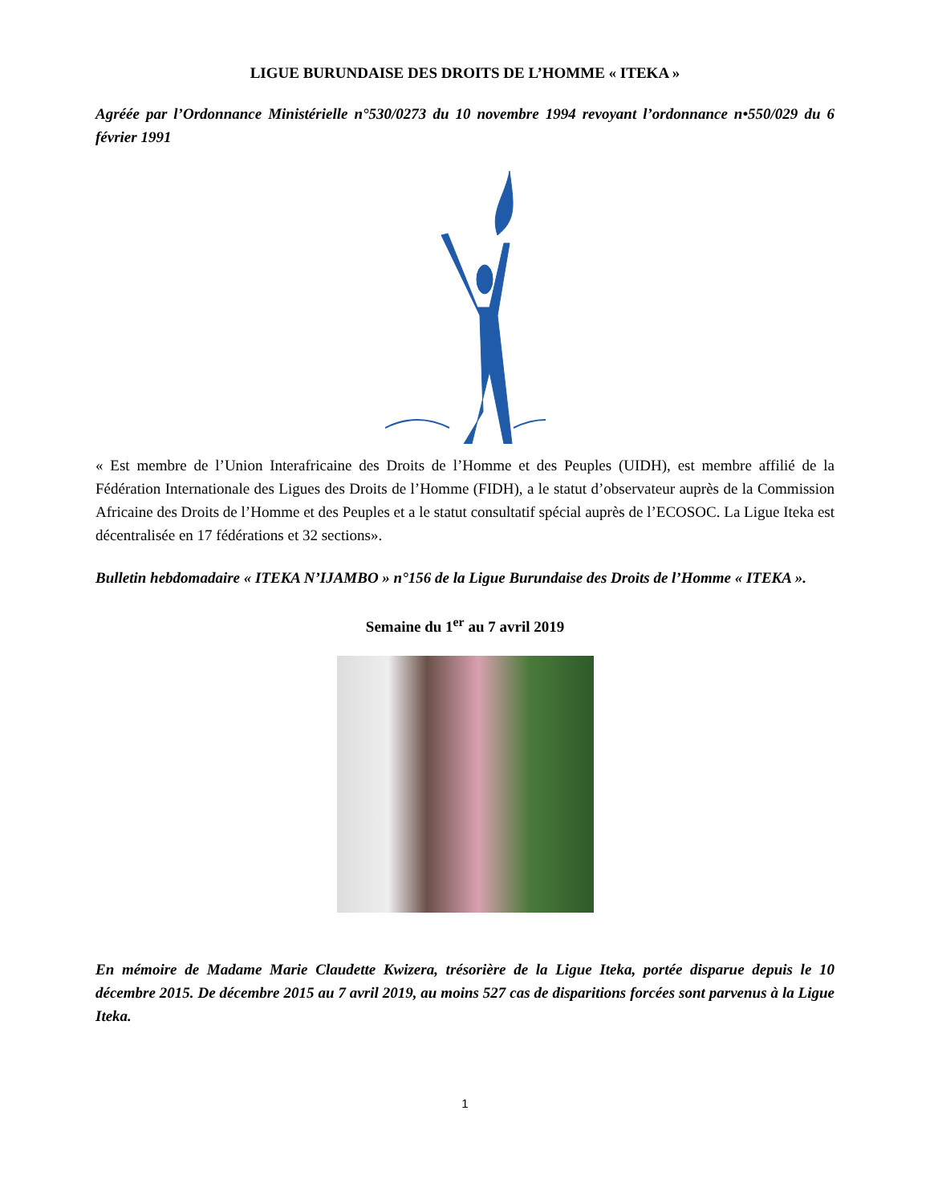LIGUE BURUNDAISE DES DROITS DE L’HOMME « ITEKA »
Agréée par l’Ordonnance Ministérielle n°530/0273 du 10 novembre 1994 revoyant l’ordonnance n•550/029 du 6 février 1991
« Est membre de l’Union Interafricaine des Droits de l’Homme et des Peuples (UIDH), est membre affilié de la Fédération Internationale des Ligues des Droits de l’Homme (FIDH), a le statut d’observateur auprès de la Commission Africaine des Droits de l’Homme et des Peuples et a le statut consultatif spécial auprès de l’ECOSOC. La Ligue Iteka est décentralisée en 17 fédérations et 32 sections».
Bulletin hebdomadaire « ITEKA N’IJAMBO » n°156 de la Ligue Burundaise des Droits de l’Homme « ITEKA ».
Semaine du 1<sup>er</sup> au 7 avril 2019
En mémoire de Madame Marie Claudette Kwizera, trésorière de la Ligue Iteka, portée disparue depuis le 10 décembre 2015. De décembre 2015 au 7 avril 2019, au moins 527 cas de disparitions forcées sont parvenus à la Ligue Iteka.
1